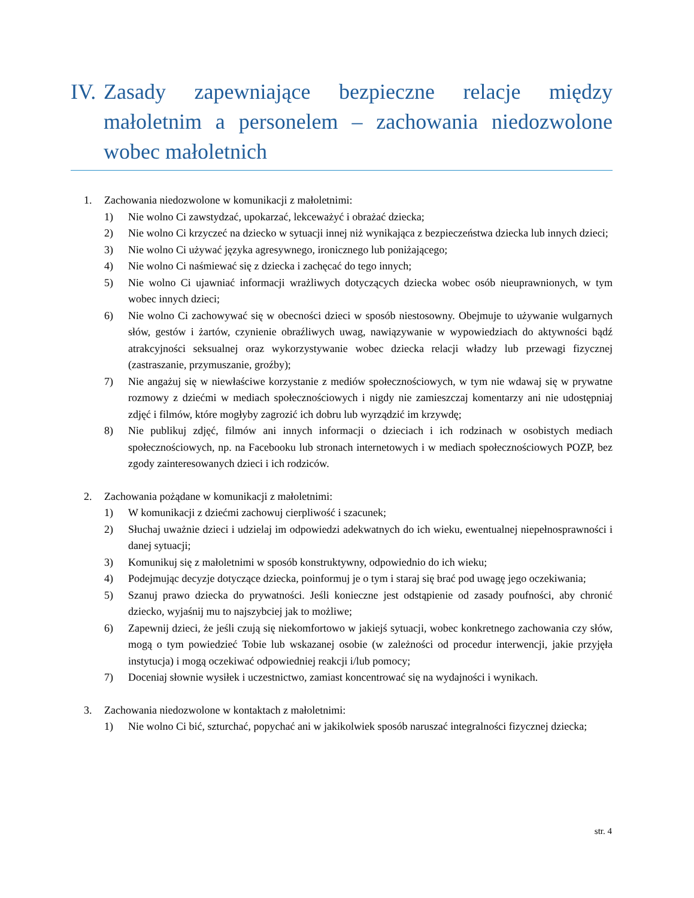IV. Zasady zapewniające bezpieczne relacje między małoletnim a personelem – zachowania niedozwolone wobec małoletnich
1. Zachowania niedozwolone w komunikacji z małoletnimi:
1) Nie wolno Ci zawstydzać, upokarzać, lekceważyć i obrażać dziecka;
2) Nie wolno Ci krzyczeć na dziecko w sytuacji innej niż wynikająca z bezpieczeństwa dziecka lub innych dzieci;
3) Nie wolno Ci używać języka agresywnego, ironicznego lub poniżającego;
4) Nie wolno Ci naśmiewać się z dziecka i zachęcać do tego innych;
5) Nie wolno Ci ujawniać informacji wrażliwych dotyczących dziecka wobec osób nieuprawnionych, w tym wobec innych dzieci;
6) Nie wolno Ci zachowywać się w obecności dzieci w sposób niestosowny. Obejmuje to używanie wulgarnych słów, gestów i żartów, czynienie obraźliwych uwag, nawiązywanie w wypowiedziach do aktywności bądź atrakcyjności seksualnej oraz wykorzystywanie wobec dziecka relacji władzy lub przewagi fizycznej (zastraszanie, przymuszanie, groźby);
7) Nie angażuj się w niewłaściwe korzystanie z mediów społecznościowych, w tym nie wdawaj się w prywatne rozmowy z dziećmi w mediach społecznościowych i nigdy nie zamieszczaj komentarzy ani nie udostępniaj zdjęć i filmów, które mogłyby zagrozić ich dobru lub wyrządzić im krzywdę;
8) Nie publikuj zdjęć, filmów ani innych informacji o dzieciach i ich rodzinach w osobistych mediach społecznościowych, np. na Facebooku lub stronach internetowych i w mediach społecznościowych POZP, bez zgody zainteresowanych dzieci i ich rodziców.
2. Zachowania pożądane w komunikacji z małoletnimi:
1) W komunikacji z dziećmi zachowuj cierpliwość i szacunek;
2) Słuchaj uważnie dzieci i udzielaj im odpowiedzi adekwatnych do ich wieku, ewentualnej niepełnosprawności i danej sytuacji;
3) Komunikuj się z małoletnimi w sposób konstruktywny, odpowiednio do ich wieku;
4) Podejmując decyzje dotyczące dziecka, poinformuj je o tym i staraj się brać pod uwagę jego oczekiwania;
5) Szanuj prawo dziecka do prywatności. Jeśli konieczne jest odstąpienie od zasady poufności, aby chronić dziecko, wyjaśnij mu to najszybciej jak to możliwe;
6) Zapewnij dzieci, że jeśli czują się niekomfortowo w jakiejś sytuacji, wobec konkretnego zachowania czy słów, mogą o tym powiedzieć Tobie lub wskazanej osobie (w zależności od procedur interwencji, jakie przyjęła instytucja) i mogą oczekiwać odpowiedniej reakcji i/lub pomocy;
7) Doceniaj słownie wysiłek i uczestnictwo, zamiast koncentrować się na wydajności i wynikach.
3. Zachowania niedozwolone w kontaktach z małoletnimi:
1) Nie wolno Ci bić, szturchać, popychać ani w jakikolwiek sposób naruszać integralności fizycznej dziecka;
str. 4